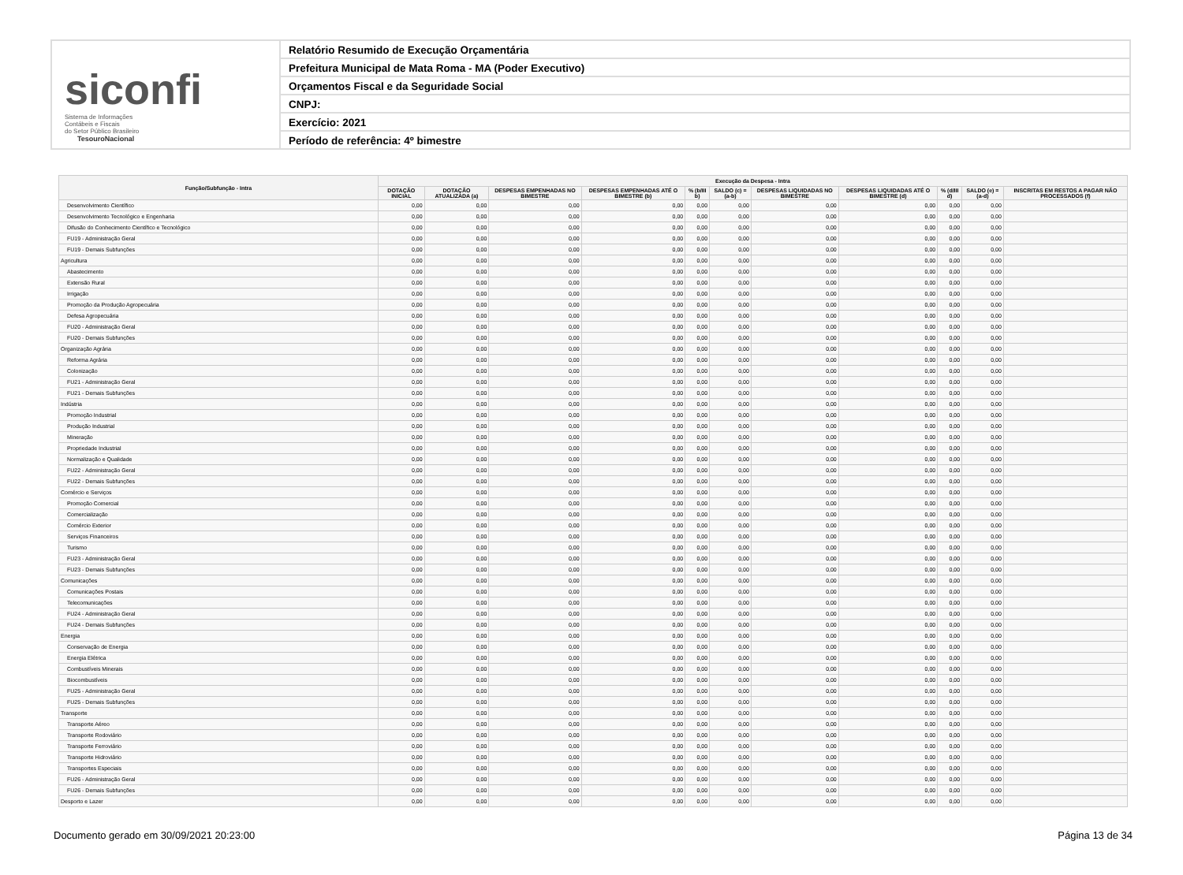siconfi Sistema de Informações
Contábeis e Fiscais
do Setor Público Brasileiro
TesouroNacional
Relatório Resumido de Execução Orçamentária
Prefeitura Municipal de Mata Roma - MA (Poder Executivo)
Orçamentos Fiscal e da Seguridade Social
CNPJ:
Exercício: 2021
Período de referência: 4º bimestre
| Função/Subfunção - Intra | Execução da Despesa - Intra | | | | | | | | | | |
| --- | --- | --- | --- | --- | --- | --- | --- | --- | --- | --- | --- |
| | DOTAÇÃO INICIAL | DOTAÇÃO ATUALIZADA (a) | DESPESAS EMPENHADAS NO BIMESTRE | DESPESAS EMPENHADAS ATÉ O BIMESTRE (b) | % (b/III b) | SALDO (c) = (a-b) | DESPESAS LIQUIDADAS NO BIMESTRE | DESPESAS LIQUIDADAS ATÉ O BIMESTRE (d) | % (d/III d) | SALDO (e) = (a-d) | INSCRITAS EM RESTOS A PAGAR NÃO PROCESSADOS (f) |
| Desenvolvimento Científico | 0,00 | 0,00 | 0,00 | 0,00 | 0,00 | 0,00 | 0,00 | 0,00 | 0,00 | 0,00 | |
| Desenvolvimento Tecnológico e Engenharia | 0,00 | 0,00 | 0,00 | 0,00 | 0,00 | 0,00 | 0,00 | 0,00 | 0,00 | 0,00 | |
| Difusão do Conhecimento Científico e Tecnológico | 0,00 | 0,00 | 0,00 | 0,00 | 0,00 | 0,00 | 0,00 | 0,00 | 0,00 | 0,00 | |
| FU19 - Administração Geral | 0,00 | 0,00 | 0,00 | 0,00 | 0,00 | 0,00 | 0,00 | 0,00 | 0,00 | 0,00 | |
| FU19 - Demais Subfunções | 0,00 | 0,00 | 0,00 | 0,00 | 0,00 | 0,00 | 0,00 | 0,00 | 0,00 | 0,00 | |
| Agricultura | 0,00 | 0,00 | 0,00 | 0,00 | 0,00 | 0,00 | 0,00 | 0,00 | 0,00 | 0,00 | |
| Abastecimento | 0,00 | 0,00 | 0,00 | 0,00 | 0,00 | 0,00 | 0,00 | 0,00 | 0,00 | 0,00 | |
| Extensão Rural | 0,00 | 0,00 | 0,00 | 0,00 | 0,00 | 0,00 | 0,00 | 0,00 | 0,00 | 0,00 | |
| Irrigação | 0,00 | 0,00 | 0,00 | 0,00 | 0,00 | 0,00 | 0,00 | 0,00 | 0,00 | 0,00 | |
| Promoção da Produção Agropecuária | 0,00 | 0,00 | 0,00 | 0,00 | 0,00 | 0,00 | 0,00 | 0,00 | 0,00 | 0,00 | |
| Defesa Agropecuária | 0,00 | 0,00 | 0,00 | 0,00 | 0,00 | 0,00 | 0,00 | 0,00 | 0,00 | 0,00 | |
| FU20 - Administração Geral | 0,00 | 0,00 | 0,00 | 0,00 | 0,00 | 0,00 | 0,00 | 0,00 | 0,00 | 0,00 | |
| FU20 - Demais Subfunções | 0,00 | 0,00 | 0,00 | 0,00 | 0,00 | 0,00 | 0,00 | 0,00 | 0,00 | 0,00 | |
| Organização Agrária | 0,00 | 0,00 | 0,00 | 0,00 | 0,00 | 0,00 | 0,00 | 0,00 | 0,00 | 0,00 | |
| Reforma Agrária | 0,00 | 0,00 | 0,00 | 0,00 | 0,00 | 0,00 | 0,00 | 0,00 | 0,00 | 0,00 | |
| Colonização | 0,00 | 0,00 | 0,00 | 0,00 | 0,00 | 0,00 | 0,00 | 0,00 | 0,00 | 0,00 | |
| FU21 - Administração Geral | 0,00 | 0,00 | 0,00 | 0,00 | 0,00 | 0,00 | 0,00 | 0,00 | 0,00 | 0,00 | |
| FU21 - Demais Subfunções | 0,00 | 0,00 | 0,00 | 0,00 | 0,00 | 0,00 | 0,00 | 0,00 | 0,00 | 0,00 | |
| Indústria | 0,00 | 0,00 | 0,00 | 0,00 | 0,00 | 0,00 | 0,00 | 0,00 | 0,00 | 0,00 | |
| Promoção Industrial | 0,00 | 0,00 | 0,00 | 0,00 | 0,00 | 0,00 | 0,00 | 0,00 | 0,00 | 0,00 | |
| Produção Industrial | 0,00 | 0,00 | 0,00 | 0,00 | 0,00 | 0,00 | 0,00 | 0,00 | 0,00 | 0,00 | |
| Mineração | 0,00 | 0,00 | 0,00 | 0,00 | 0,00 | 0,00 | 0,00 | 0,00 | 0,00 | 0,00 | |
| Propriedade Industrial | 0,00 | 0,00 | 0,00 | 0,00 | 0,00 | 0,00 | 0,00 | 0,00 | 0,00 | 0,00 | |
| Normalização e Qualidade | 0,00 | 0,00 | 0,00 | 0,00 | 0,00 | 0,00 | 0,00 | 0,00 | 0,00 | 0,00 | |
| FU22 - Administração Geral | 0,00 | 0,00 | 0,00 | 0,00 | 0,00 | 0,00 | 0,00 | 0,00 | 0,00 | 0,00 | |
| FU22 - Demais Subfunções | 0,00 | 0,00 | 0,00 | 0,00 | 0,00 | 0,00 | 0,00 | 0,00 | 0,00 | 0,00 | |
| Comércio e Serviços | 0,00 | 0,00 | 0,00 | 0,00 | 0,00 | 0,00 | 0,00 | 0,00 | 0,00 | 0,00 | |
| Promoção Comercial | 0,00 | 0,00 | 0,00 | 0,00 | 0,00 | 0,00 | 0,00 | 0,00 | 0,00 | 0,00 | |
| Comercialização | 0,00 | 0,00 | 0,00 | 0,00 | 0,00 | 0,00 | 0,00 | 0,00 | 0,00 | 0,00 | |
| Comércio Exterior | 0,00 | 0,00 | 0,00 | 0,00 | 0,00 | 0,00 | 0,00 | 0,00 | 0,00 | 0,00 | |
| Serviços Financeiros | 0,00 | 0,00 | 0,00 | 0,00 | 0,00 | 0,00 | 0,00 | 0,00 | 0,00 | 0,00 | |
| Turismo | 0,00 | 0,00 | 0,00 | 0,00 | 0,00 | 0,00 | 0,00 | 0,00 | 0,00 | 0,00 | |
| FU23 - Administração Geral | 0,00 | 0,00 | 0,00 | 0,00 | 0,00 | 0,00 | 0,00 | 0,00 | 0,00 | 0,00 | |
| FU23 - Demais Subfunções | 0,00 | 0,00 | 0,00 | 0,00 | 0,00 | 0,00 | 0,00 | 0,00 | 0,00 | 0,00 | |
| Comunicações | 0,00 | 0,00 | 0,00 | 0,00 | 0,00 | 0,00 | 0,00 | 0,00 | 0,00 | 0,00 | |
| Comunicações Postais | 0,00 | 0,00 | 0,00 | 0,00 | 0,00 | 0,00 | 0,00 | 0,00 | 0,00 | 0,00 | |
| Telecomunicações | 0,00 | 0,00 | 0,00 | 0,00 | 0,00 | 0,00 | 0,00 | 0,00 | 0,00 | 0,00 | |
| FU24 - Administração Geral | 0,00 | 0,00 | 0,00 | 0,00 | 0,00 | 0,00 | 0,00 | 0,00 | 0,00 | 0,00 | |
| FU24 - Demais Subfunções | 0,00 | 0,00 | 0,00 | 0,00 | 0,00 | 0,00 | 0,00 | 0,00 | 0,00 | 0,00 | |
| Energia | 0,00 | 0,00 | 0,00 | 0,00 | 0,00 | 0,00 | 0,00 | 0,00 | 0,00 | 0,00 | |
| Conservação de Energia | 0,00 | 0,00 | 0,00 | 0,00 | 0,00 | 0,00 | 0,00 | 0,00 | 0,00 | 0,00 | |
| Energia Elétrica | 0,00 | 0,00 | 0,00 | 0,00 | 0,00 | 0,00 | 0,00 | 0,00 | 0,00 | 0,00 | |
| Combustíveis Minerais | 0,00 | 0,00 | 0,00 | 0,00 | 0,00 | 0,00 | 0,00 | 0,00 | 0,00 | 0,00 | |
| Biocombustíveis | 0,00 | 0,00 | 0,00 | 0,00 | 0,00 | 0,00 | 0,00 | 0,00 | 0,00 | 0,00 | |
| FU25 - Administração Geral | 0,00 | 0,00 | 0,00 | 0,00 | 0,00 | 0,00 | 0,00 | 0,00 | 0,00 | 0,00 | |
| FU25 - Demais Subfunções | 0,00 | 0,00 | 0,00 | 0,00 | 0,00 | 0,00 | 0,00 | 0,00 | 0,00 | 0,00 | |
| Transporte | 0,00 | 0,00 | 0,00 | 0,00 | 0,00 | 0,00 | 0,00 | 0,00 | 0,00 | 0,00 | |
| Transporte Aéreo | 0,00 | 0,00 | 0,00 | 0,00 | 0,00 | 0,00 | 0,00 | 0,00 | 0,00 | 0,00 | |
| Transporte Rodoviário | 0,00 | 0,00 | 0,00 | 0,00 | 0,00 | 0,00 | 0,00 | 0,00 | 0,00 | 0,00 | |
| Transporte Ferroviário | 0,00 | 0,00 | 0,00 | 0,00 | 0,00 | 0,00 | 0,00 | 0,00 | 0,00 | 0,00 | |
| Transporte Hidroviário | 0,00 | 0,00 | 0,00 | 0,00 | 0,00 | 0,00 | 0,00 | 0,00 | 0,00 | 0,00 | |
| Transportes Especiais | 0,00 | 0,00 | 0,00 | 0,00 | 0,00 | 0,00 | 0,00 | 0,00 | 0,00 | 0,00 | |
| FU26 - Administração Geral | 0,00 | 0,00 | 0,00 | 0,00 | 0,00 | 0,00 | 0,00 | 0,00 | 0,00 | 0,00 | |
| FU26 - Demais Subfunções | 0,00 | 0,00 | 0,00 | 0,00 | 0,00 | 0,00 | 0,00 | 0,00 | 0,00 | 0,00 | |
| Desporto e Lazer | 0,00 | 0,00 | 0,00 | 0,00 | 0,00 | 0,00 | 0,00 | 0,00 | 0,00 | 0,00 | |
Documento gerado em 30/09/2021 20:23:00 Página 13 de 34